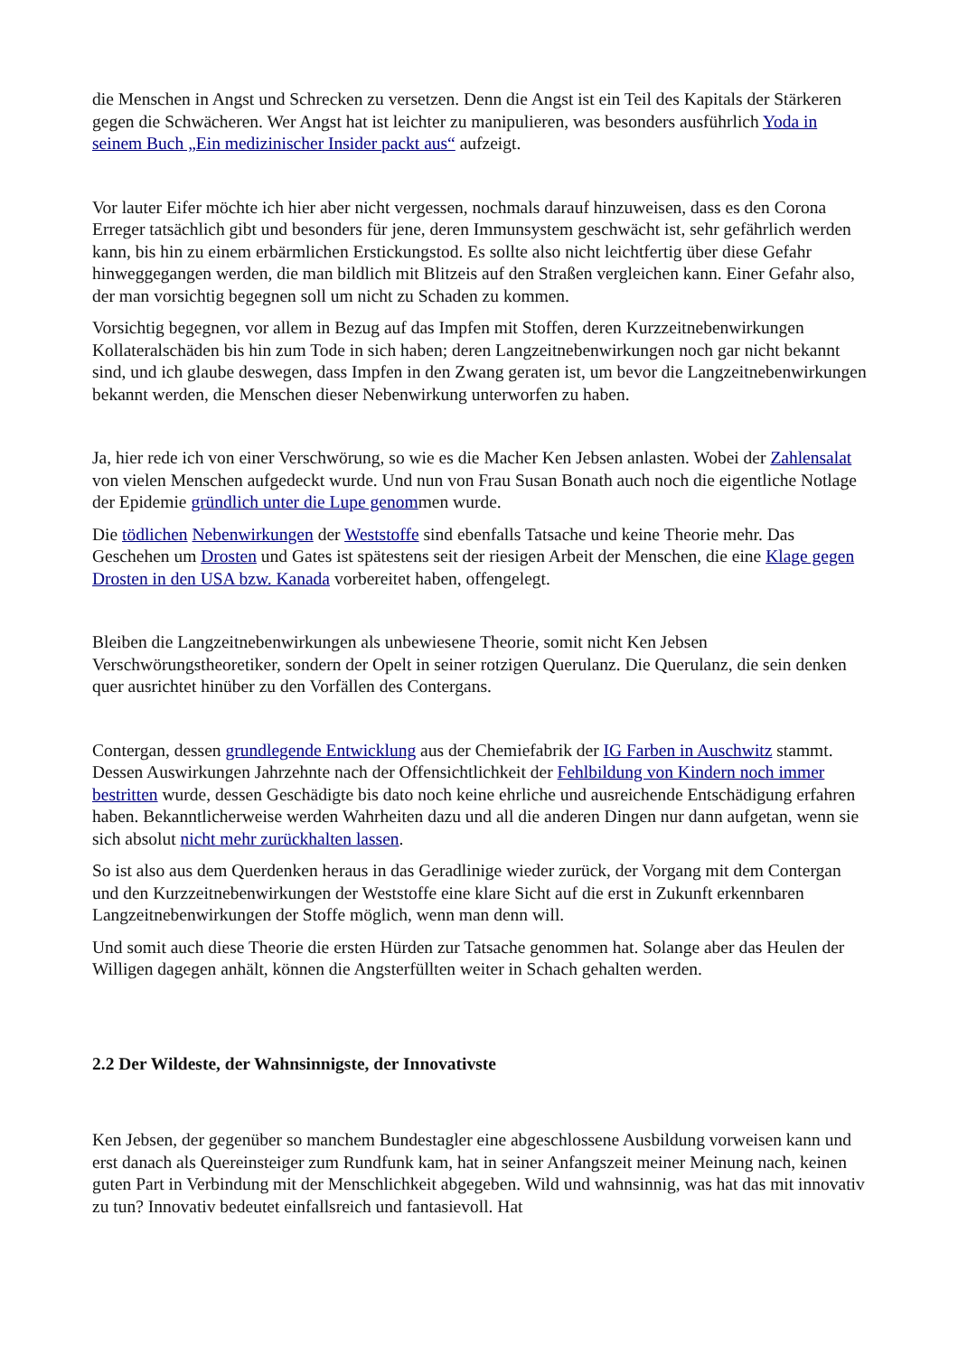die Menschen in Angst und Schrecken zu versetzen. Denn die Angst ist ein Teil des Kapitals der Stärkeren gegen die Schwächeren. Wer Angst hat ist leichter zu manipulieren, was besonders ausführlich Yoda in seinem Buch „Ein medizinischer Insider packt aus“ aufzeigt.
Vor lauter Eifer möchte ich hier aber nicht vergessen, nochmals darauf hinzuweisen, dass es den Corona Erreger tatsächlich gibt und besonders für jene, deren Immunsystem geschwächt ist, sehr gefährlich werden kann, bis hin zu einem erbärmlichen Erstickungstod. Es sollte also nicht leichtfertig über diese Gefahr hinweggegangen werden, die man bildlich mit Blitzeis auf den Straßen vergleichen kann. Einer Gefahr also, der man vorsichtig begegnen soll um nicht zu Schaden zu kommen.
Vorsichtig begegnen, vor allem in Bezug auf das Impfen mit Stoffen, deren Kurzzeitnebenwirkungen Kollateralschäden bis hin zum Tode in sich haben; deren Langzeitnebenwirkungen noch gar nicht bekannt sind, und ich glaube deswegen, dass Impfen in den Zwang geraten ist, um bevor die Langzeitnebenwirkungen bekannt werden, die Menschen dieser Nebenwirkung unterworfen zu haben.
Ja, hier rede ich von einer Verschwörung, so wie es die Macher Ken Jebsen anlasten. Wobei der Zahlensalat von vielen Menschen aufgedeckt wurde. Und nun von Frau Susan Bonath auch noch die eigentliche Notlage der Epidemie gründlich unter die Lupe genommen wurde.
Die tödlichen Nebenwirkungen der Weststoffe sind ebenfalls Tatsache und keine Theorie mehr. Das Geschehen um Drosten und Gates ist spätestens seit der riesigen Arbeit der Menschen, die eine Klage gegen Drosten in den USA bzw. Kanada vorbereitet haben, offengelegt.
Bleiben die Langzeitnebenwirkungen als unbewiesene Theorie, somit nicht Ken Jebsen Verschwörungstheoretiker, sondern der Opelt in seiner rotzigen Querulanz. Die Querulanz, die sein denken quer ausrichtet hinüber zu den Vorfällen des Contergans.
Contergan, dessen grundlegende Entwicklung aus der Chemiefabrik der IG Farben in Auschwitz stammt. Dessen Auswirkungen Jahrzehnte nach der Offensichtlichkeit der Fehlbildung von Kindern noch immer bestritten wurde, dessen Geschädigte bis dato noch keine ehrliche und ausreichende Entschädigung erfahren haben. Bekanntlicherweise werden Wahrheiten dazu und all die anderen Dingen nur dann aufgetan, wenn sie sich absolut nicht mehr zurückhalten lassen.
So ist also aus dem Querdenken heraus in das Geradlinige wieder zurück, der Vorgang mit dem Contergan und den Kurzzeitnebenwirkungen der Weststoffe eine klare Sicht auf die erst in Zukunft erkennbaren Langzeitnebenwirkungen der Stoffe möglich, wenn man denn will.
Und somit auch diese Theorie die ersten Hürden zur Tatsache genommen hat. Solange aber das Heulen der Willigen dagegen anhält, können die Angsterfüllten weiter in Schach gehalten werden.
2.2 Der Wildeste, der Wahnsinnigste, der Innovativste
Ken Jebsen, der gegenüber so manchem Bundestagler eine abgeschlossene Ausbildung vorweisen kann und erst danach als Quereinsteiger zum Rundfunk kam, hat in seiner Anfangszeit meiner Meinung nach, keinen guten Part in Verbindung mit der Menschlichkeit abgegeben. Wild und wahnsinnig, was hat das mit innovativ zu tun? Innovativ bedeutet einfallsreich und fantasievoll. Hat